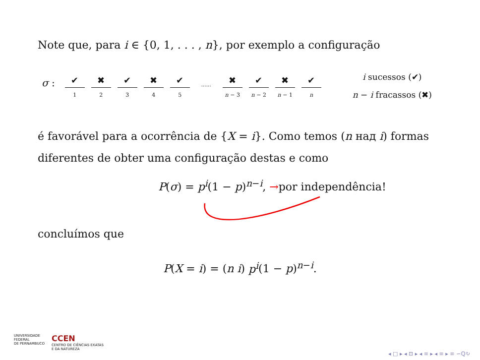Note que, para i ∈ {0, 1, . . . , n}, por exemplo a configuração
σ :
✔
1
✖
2
✔
3
✖
4
✔
5
……
✖
n − 3
✔
n − 2
✖
n − 1
✔
n
i sucessos (✔)
n − i fracassos (✖)
é favorável para a ocorrência de {X = i}. Como temos (n над i) formas
diferentes de obter uma configuração destas e como
P(σ) = p<sup>i</sup>(1 − p)<sup>n−i</sup>, →por independência!
concluímos que
P(X = i) = (n i) p<sup>i</sup>(1 − p)<sup>n−i</sup>.
UNIVERSIDADE
FEDERAL
DE PERNAMBUCO
CCEN
CENTRO DE CIÊNCIAS EXATAS
E DA NATUREZA
◂ □ ▸ ◂ ⊡ ▸ ◂ ≡ ▸ ◂ ≡ ▸ ≡ ∽ℚ↻